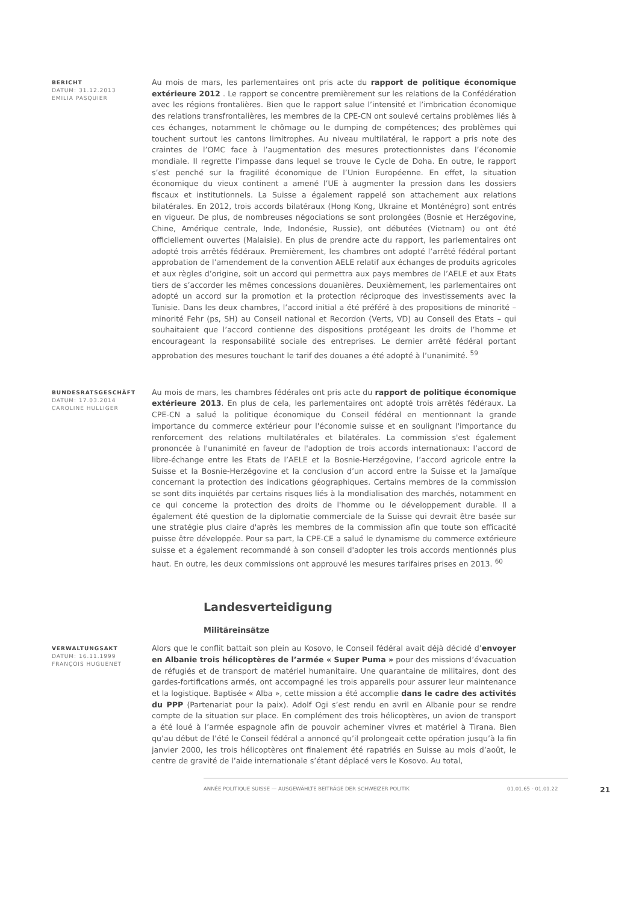BERICHT
DATUM: 31.12.2013
EMILIA PASQUIER
Au mois de mars, les parlementaires ont pris acte du rapport de politique économique extérieure 2012 . Le rapport se concentre premièrement sur les relations de la Confédération avec les régions frontalières. Bien que le rapport salue l’intensité et l’imbrication économique des relations transfrontalières, les membres de la CPE-CN ont soulevé certains problèmes liés à ces échanges, notamment le chômage ou le dumping de compétences; des problèmes qui touchent surtout les cantons limitrophes. Au niveau multilatéral, le rapport a pris note des craintes de l’OMC face à l’augmentation des mesures protectionnistes dans l’économie mondiale. Il regrette l’impasse dans lequel se trouve le Cycle de Doha. En outre, le rapport s’est penché sur la fragilité économique de l’Union Européenne. En effet, la situation économique du vieux continent a amené l’UE à augmenter la pression dans les dossiers fiscaux et institutionnels. La Suisse a également rappelé son attachement aux relations bilatérales. En 2012, trois accords bilatéraux (Hong Kong, Ukraine et Monténégro) sont entrés en vigueur. De plus, de nombreuses négociations se sont prolongées (Bosnie et Herzégovine, Chine, Amérique centrale, Inde, Indonésie, Russie), ont débutées (Vietnam) ou ont été officiellement ouvertes (Malaisie). En plus de prendre acte du rapport, les parlementaires ont adopté trois arrêtés fédéraux. Premièrement, les chambres ont adopté l’arrêté fédéral portant approbation de l’amendement de la convention AELE relatif aux échanges de produits agricoles et aux règles d’origine, soit un accord qui permettra aux pays membres de l’AELE et aux Etats tiers de s’accorder les mêmes concessions douanières. Deuxièmement, les parlementaires ont adopté un accord sur la promotion et la protection réciproque des investissements avec la Tunisie. Dans les deux chambres, l’accord initial a été préféré à des propositions de minorité – minorité Fehr (ps, SH) au Conseil national et Recordon (Verts, VD) au Conseil des Etats – qui souhaitaient que l’accord contienne des dispositions protégeant les droits de l’homme et encourageant la responsabilité sociale des entreprises. Le dernier arrêté fédéral portant approbation des mesures touchant le tarif des douanes a été adopté à l’unanimité. <sup>59</sup>
BUNDESRATSGESCHÄFT
DATUM: 17.03.2014
CAROLINE HULLIGER
Au mois de mars, les chambres fédérales ont pris acte du rapport de politique économique extérieure 2013. En plus de cela, les parlementaires ont adopté trois arrêtés fédéraux. La CPE-CN a salué la politique économique du Conseil fédéral en mentionnant la grande importance du commerce extérieur pour l'économie suisse et en soulignant l'importance du renforcement des relations multilatérales et bilatérales. La commission s'est également prononcée à l'unanimité en faveur de l'adoption de trois accords internationaux: l’accord de libre-échange entre les Etats de l’AELE et la Bosnie-Herzégovine, l’accord agricole entre la Suisse et la Bosnie-Herzégovine et la conclusion d’un accord entre la Suisse et la Jamaïque concernant la protection des indications géographiques. Certains membres de la commission se sont dits inquiétés par certains risques liés à la mondialisation des marchés, notamment en ce qui concerne la protection des droits de l'homme ou le développement durable. Il a également été question de la diplomatie commerciale de la Suisse qui devrait être basée sur une stratégie plus claire d'après les membres de la commission afin que toute son efficacité puisse être développée. Pour sa part, la CPE-CE a salué le dynamisme du commerce extérieure suisse et a également recommandé à son conseil d'adopter les trois accords mentionnés plus haut. En outre, les deux commissions ont approuvé les mesures tarifaires prises en 2013. <sup>60</sup>
Landesverteidigung
Militäreinsätze
VERWALTUNGSAKT
DATUM: 16.11.1999
FRANÇOIS HUGUENET
Alors que le conflit battait son plein au Kosovo, le Conseil fédéral avait déjà décidé d’envoyer en Albanie trois hélicoptères de l’armée « Super Puma » pour des missions d’évacuation de réfugiés et de transport de matériel humanitaire. Une quarantaine de militaires, dont des gardes-fortifications armés, ont accompagné les trois appareils pour assurer leur maintenance et la logistique. Baptisée « Alba », cette mission a été accomplie dans le cadre des activités du PPP (Partenariat pour la paix). Adolf Ogi s’est rendu en avril en Albanie pour se rendre compte de la situation sur place. En complément des trois hélicoptères, un avion de transport a été loué à l’armée espagnole afin de pouvoir acheminer vivres et matériel à Tirana. Bien qu’au début de l’été le Conseil fédéral a annoncé qu’il prolongeait cette opération jusqu’à la fin janvier 2000, les trois hélicoptères ont finalement été rapatriés en Suisse au mois d’août, le centre de gravité de l’aide internationale s’étant déplacé vers le Kosovo. Au total,
ANNÉE POLITIQUE SUISSE — AUSGEWÄHLTE BEITRÄGE DER SCHWEIZER POLITIK 01.01.65 - 01.01.22 21